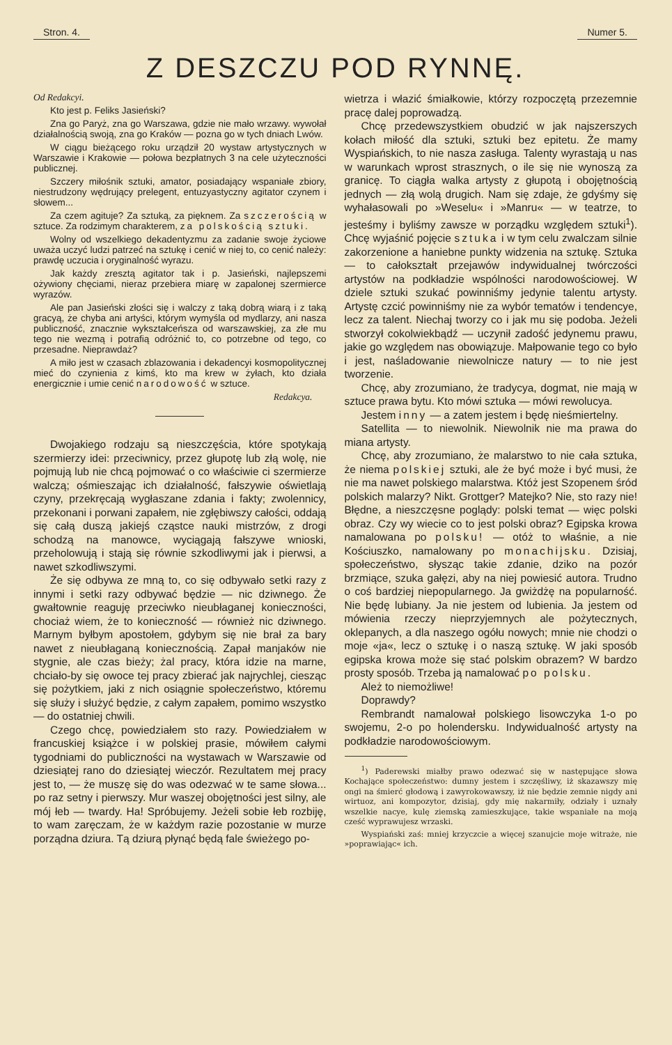Stron. 4. Numer 5.
Z DESZCZU POD RYNNĘ.
Od Redakcyi.
Kto jest p. Feliks Jasieński?
Zna go Paryż, zna go Warszawa, gdzie nie mało wrzawy. wywołał działalnością swoją, zna go Kraków — pozna go w tych dniach Lwów.
W ciągu bieżącego roku urządził 20 wystaw artystycznych w Warszawie i Krakowie — połowa bezpłatnych 3 na cele użyteczności publicznej.
Szczery miłośnik sztuki, amator, posiadający wspaniałe zbiory, niestrudzony wędrujący prelegent, entuzyastyczny agitator czynem i słowem...
Za czem agituje? Za sztuką, za pięknem. Za szczerością w sztuce. Za rodzimym charakterem, za polskością sztuki.
Wolny od wszelkiego dekadentyzmu za zadanie swoje życiowe uważa uczyć ludzi patrzeć na sztukę i cenić w niej to, co cenić należy: prawdę uczucia i oryginalność wyrazu.
Jak każdy zresztą agitator tak i p. Jasieński, najlepszemi ożywiony chęciami, nieraz przebiera miarę w zapalonej szermierce wyrazów.
Ale pan Jasieński złości się i walczy z taką dobrą wiarą i z taką gracyą, że chyba ani artyści, którym wymyśla od mydlarzy, ani nasza publiczność, znacznie wykształceńsza od warszawskiej, za złe mu tego nie wezmą i potrafią odróżnić to, co potrzebne od tego, co przesadne. Nieprawdaż?
A miło jest w czasach zblazowania i dekadencyi kosmopolitycznej mieć do czynienia z kimś, kto ma krew w żyłach, kto działa energicznie i umie cenić narodowość w sztuce.
Redakcya.
Dwojakiego rodzaju są nieszczęścia, które spotykają szermierzy idei: przeciwnicy, przez głupotę lub złą wolę, nie pojmują lub nie chcą pojmować o co właściwie ci szermierze walczą; ośmieszając ich działalność, fałszywie oświetlają czyny, przekręcają wygłaszane zdania i fakty; zwolennicy, przekonani i porwani zapałem, nie zgłębiwszy całości, oddają się całą duszą jakiejś cząstce nauki mistrzów, z drogi schodzą na manowce, wyciągają fałszywe wnioski, przeholowują i stają się równie szkodliwymi jak i pierwsi, a nawet szkodliwszymi.
Że się odbywa ze mną to, co się odbywało setki razy z innymi i setki razy odbywać będzie — nic dziwnego. Że gwałtownie reaguję przeciwko nieubłaganej konieczności, chociaż wiem, że to konieczność — również nic dziwnego. Marnym byłbym apostołem, gdybym się nie brał za bary nawet z nieubłaganą koniecznością. Zapał manjaków nie stygnie, ale czas bieży; żal pracy, która idzie na marne, chciało-by się owoce tej pracy zbierać jak najrychlej, ciesząc się pożytkiem, jaki z nich osiągnie społeczeństwo, któremu się służy i służyć będzie, z całym zapałem, pomimo wszystko — do ostatniej chwili.
Czego chcę, powiedziałem sto razy. Powiedziałem w francuskiej książce i w polskiej prasie, mówiłem całymi tygodniami do publiczności na wystawach w Warszawie od dziesiątej rano do dziesiątej wieczór. Rezultatem mej pracy jest to, — że muszę się do was odezwać w te same słowa... po raz setny i pierwszy. Mur waszej obojętności jest silny, ale mój łeb — twardy. Ha! Spróbujemy. Jeżeli sobie łeb rozbiję, to wam zaręczam, że w każdym razie pozostanie w murze porządna dziura. Tą dziurą płynąć będą fale świeżego po-
wietrza i włazić śmiałkowie, którzy rozpoczętą przezemnie pracę dalej poprowadzą.
Chcę przedewszystkiem obudzić w jak najszerszych kołach miłość dla sztuki, sztuki bez epitetu. Że mamy Wyspiańskich, to nie nasza zasługa. Talenty wyrastają u nas w warunkach wprost strasznych, o ile się nie wynoszą za granicę. To ciągła walka artysty z głupotą i obojętnością jednych — złą wolą drugich. Nam się zdaje, że gdyśmy się wyhałasowali po »Weselu« i »Manru« — w teatrze, to jesteśmy i byliśmy zawsze w porządku względem sztuki<sup>1</sup>). Chcę wyjaśnić pojęcie sztuka i w tym celu zwalczam silnie zakorzenione a haniebne punkty widzenia na sztukę. Sztuka — to całokształt przejawów indywidualnej twórczości artystów na podkładzie wspólności narodowościowej. W dziele sztuki szukać powinniśmy jedynie talentu artysty. Artystę czcić powinniśmy nie za wybór tematów i tendencye, lecz za talent. Niechaj tworzy co i jak mu się podoba. Jeżeli stworzył cokolwiekbądź — uczynił zadość jedynemu prawu, jakie go względem nas obowiązuje. Małpowanie tego co było i jest, naśladowanie niewolnicze natury — to nie jest tworzenie.
Chcę, aby zrozumiano, że tradycya, dogmat, nie mają w sztuce prawa bytu. Kto mówi sztuka — mówi rewolucya.
Jestem inny — a zatem jestem i będę nieśmiertelny.
Satellita — to niewolnik. Niewolnik nie ma prawa do miana artysty.
Chcę, aby zrozumiano, że malarstwo to nie cała sztuka, że niema polskiej sztuki, ale że być może i być musi, że nie ma nawet polskiego malarstwa. Któż jest Szopenem śród polskich malarzy? Nikt. Grottger? Matejko? Nie, sto razy nie! Błędne, a nieszczęsne poglądy: polski temat — więc polski obraz. Czy wy wiecie co to jest polski obraz? Egipska krowa namalowana po polsku! — otóż to właśnie, a nie Kościuszko, namalowany po monachijsku. Dzisiaj, społeczeństwo, słysząc takie zdanie, dziko na pozór brzmiące, szuka gałęzi, aby na niej powiesić autora. Trudno o coś bardziej niepopularnego. Ja gwiżdżę na popularność. Nie będę lubiany. Ja nie jestem od lubienia. Ja jestem od mówienia rzeczy nieprzyjemnych ale pożytecznych, oklepanych, a dla naszego ogółu nowych; mnie nie chodzi o moje «ja«, lecz o sztukę i o naszą sztukę. W jaki sposób egipska krowa może się stać polskim obrazem? W bardzo prosty sposób. Trzeba ją namalować po polsku.
Ależ to niemożliwe!
Doprawdy?
Rembrandt namalował polskiego lisowczyka 1-o po swojemu, 2-o po holendersku. Indywidualność artysty na podkładzie narodowościowym.
<sup>1</sup>) Paderewski miałby prawo odezwać się w następujące słowa Kochające społeczeństwo: dumny jestem i szczęśliwy, iż skazawszy mię ongi na śmierć głodową i zawyrokowawszy, iż nie będzie zemnie nigdy ani wirtuoz, ani kompozytor, dzisiaj, gdy mię nakarmiły, odziały i uznały wszelkie nacye, kulę ziemską zamieszkujące, takie wspaniałe na moją cześć wyprawujesz wrzaski.
Wyspiański zaś: mniej krzyczcie a więcej szanujcie moje witraże, nie »poprawiając« ich.